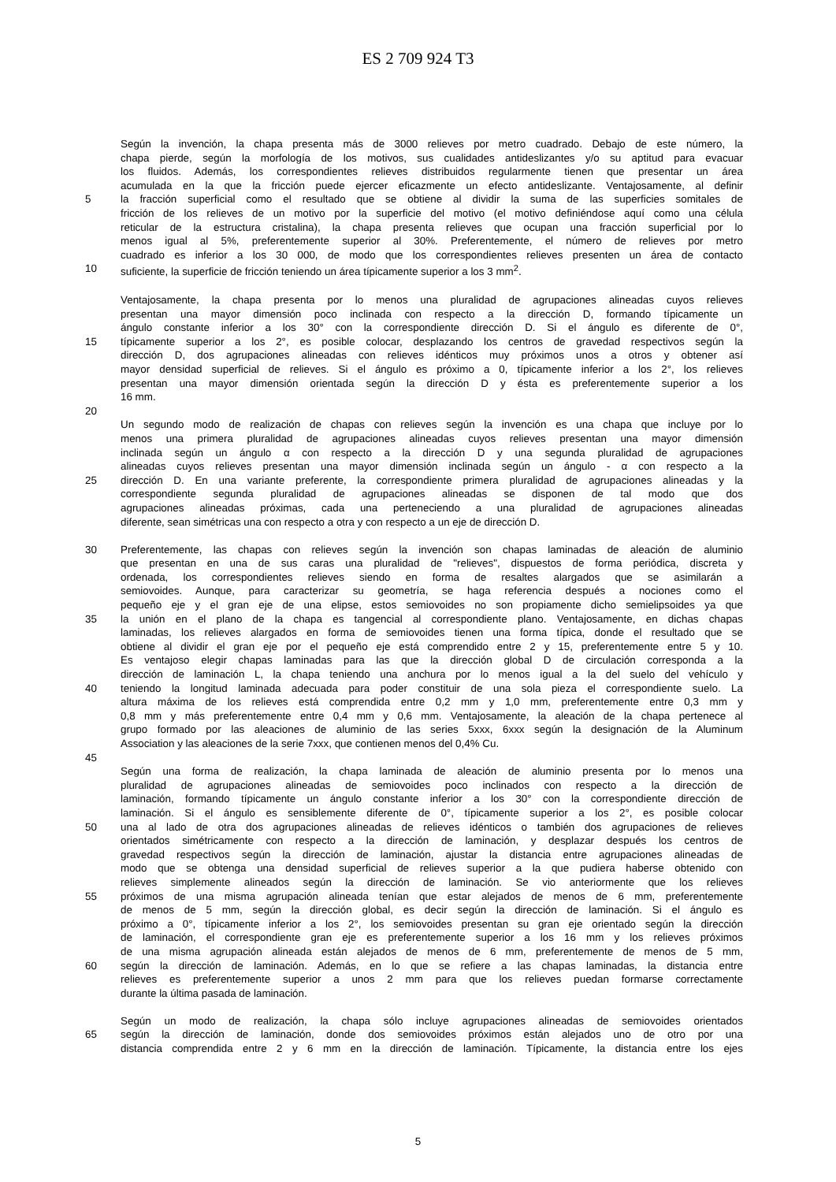ES 2 709 924 T3
Según la invención, la chapa presenta más de 3000 relieves por metro cuadrado. Debajo de este número, la
chapa pierde, según la morfología de los motivos, sus cualidades antideslizantes y/o su aptitud para evacuar
los fluidos. Además, los correspondientes relieves distribuidos regularmente tienen que presentar un área
acumulada en la que la fricción puede ejercer eficazmente un efecto antideslizante. Ventajosamente, al definir
5 la fracción superficial como el resultado que se obtiene al dividir la suma de las superficies somitales de
fricción de los relieves de un motivo por la superficie del motivo (el motivo definiéndose aquí como una célula
reticular de la estructura cristalina), la chapa presenta relieves que ocupan una fracción superficial por lo
menos igual al 5%, preferentemente superior al 30%. Preferentemente, el número de relieves por metro
cuadrado es inferior a los 30 000, de modo que los correspondientes relieves presenten un área de contacto
10 suficiente, la superficie de fricción teniendo un área típicamente superior a los 3 mm<sup>2</sup>.
Ventajosamente, la chapa presenta por lo menos una pluralidad de agrupaciones alineadas cuyos relieves
presentan una mayor dimensión poco inclinada con respecto a la dirección D, formando típicamente un
ángulo constante inferior a los 30° con la correspondiente dirección D. Si el ángulo es diferente de 0°,
15 típicamente superior a los 2°, es posible colocar, desplazando los centros de gravedad respectivos según la
dirección D, dos agrupaciones alineadas con relieves idénticos muy próximos unos a otros y obtener así
mayor densidad superficial de relieves. Si el ángulo es próximo a 0, típicamente inferior a los 2°, los relieves
presentan una mayor dimensión orientada según la dirección D y ésta es preferentemente superior a los
16 mm.
20
Un segundo modo de realización de chapas con relieves según la invención es una chapa que incluye por lo
menos una primera pluralidad de agrupaciones alineadas cuyos relieves presentan una mayor dimensión
inclinada según un ángulo α con respecto a la dirección D y una segunda pluralidad de agrupaciones
alineadas cuyos relieves presentan una mayor dimensión inclinada según un ángulo - α con respecto a la
25 dirección D. En una variante preferente, la correspondiente primera pluralidad de agrupaciones alineadas y la
correspondiente segunda pluralidad de agrupaciones alineadas se disponen de tal modo que dos
agrupaciones alineadas próximas, cada una perteneciendo a una pluralidad de agrupaciones alineadas
diferente, sean simétricas una con respecto a otra y con respecto a un eje de dirección D.
30 Preferentemente, las chapas con relieves según la invención son chapas laminadas de aleación de aluminio
que presentan en una de sus caras una pluralidad de "relieves", dispuestos de forma periódica, discreta y
ordenada, los correspondientes relieves siendo en forma de resaltes alargados que se asimilarán a
semiovoides. Aunque, para caracterizar su geometría, se haga referencia después a nociones como el
pequeño eje y el gran eje de una elipse, estos semiovoides no son propiamente dicho semielipsoides ya que
35 la unión en el plano de la chapa es tangencial al correspondiente plano. Ventajosamente, en dichas chapas
laminadas, los relieves alargados en forma de semiovoides tienen una forma típica, donde el resultado que se
obtiene al dividir el gran eje por el pequeño eje está comprendido entre 2 y 15, preferentemente entre 5 y 10.
Es ventajoso elegir chapas laminadas para las que la dirección global D de circulación corresponda a la
dirección de laminación L, la chapa teniendo una anchura por lo menos igual a la del suelo del vehículo y
40 teniendo la longitud laminada adecuada para poder constituir de una sola pieza el correspondiente suelo. La
altura máxima de los relieves está comprendida entre 0,2 mm y 1,0 mm, preferentemente entre 0,3 mm y
0,8 mm y más preferentemente entre 0,4 mm y 0,6 mm. Ventajosamente, la aleación de la chapa pertenece al
grupo formado por las aleaciones de aluminio de las series 5xxx, 6xxx según la designación de la Aluminum
Association y las aleaciones de la serie 7xxx, que contienen menos del 0,4% Cu.
45
Según una forma de realización, la chapa laminada de aleación de aluminio presenta por lo menos una
pluralidad de agrupaciones alineadas de semiovoides poco inclinados con respecto a la dirección de
laminación, formando típicamente un ángulo constante inferior a los 30° con la correspondiente dirección de
laminación. Si el ángulo es sensiblemente diferente de 0°, típicamente superior a los 2°, es posible colocar
50 una al lado de otra dos agrupaciones alineadas de relieves idénticos o también dos agrupaciones de relieves
orientados simétricamente con respecto a la dirección de laminación, y desplazar después los centros de
gravedad respectivos según la dirección de laminación, ajustar la distancia entre agrupaciones alineadas de
modo que se obtenga una densidad superficial de relieves superior a la que pudiera haberse obtenido con
relieves simplemente alineados según la dirección de laminación. Se vio anteriormente que los relieves
55 próximos de una misma agrupación alineada tenían que estar alejados de menos de 6 mm, preferentemente
de menos de 5 mm, según la dirección global, es decir según la dirección de laminación. Si el ángulo es
próximo a 0°, típicamente inferior a los 2°, los semiovoides presentan su gran eje orientado según la dirección
de laminación, el correspondiente gran eje es preferentemente superior a los 16 mm y los relieves próximos
de una misma agrupación alineada están alejados de menos de 6 mm, preferentemente de menos de 5 mm,
60 según la dirección de laminación. Además, en lo que se refiere a las chapas laminadas, la distancia entre
relieves es preferentemente superior a unos 2 mm para que los relieves puedan formarse correctamente
durante la última pasada de laminación.
Según un modo de realización, la chapa sólo incluye agrupaciones alineadas de semiovoides orientados
65 según la dirección de laminación, donde dos semiovoides próximos están alejados uno de otro por una
distancia comprendida entre 2 y 6 mm en la dirección de laminación. Típicamente, la distancia entre los ejes
5